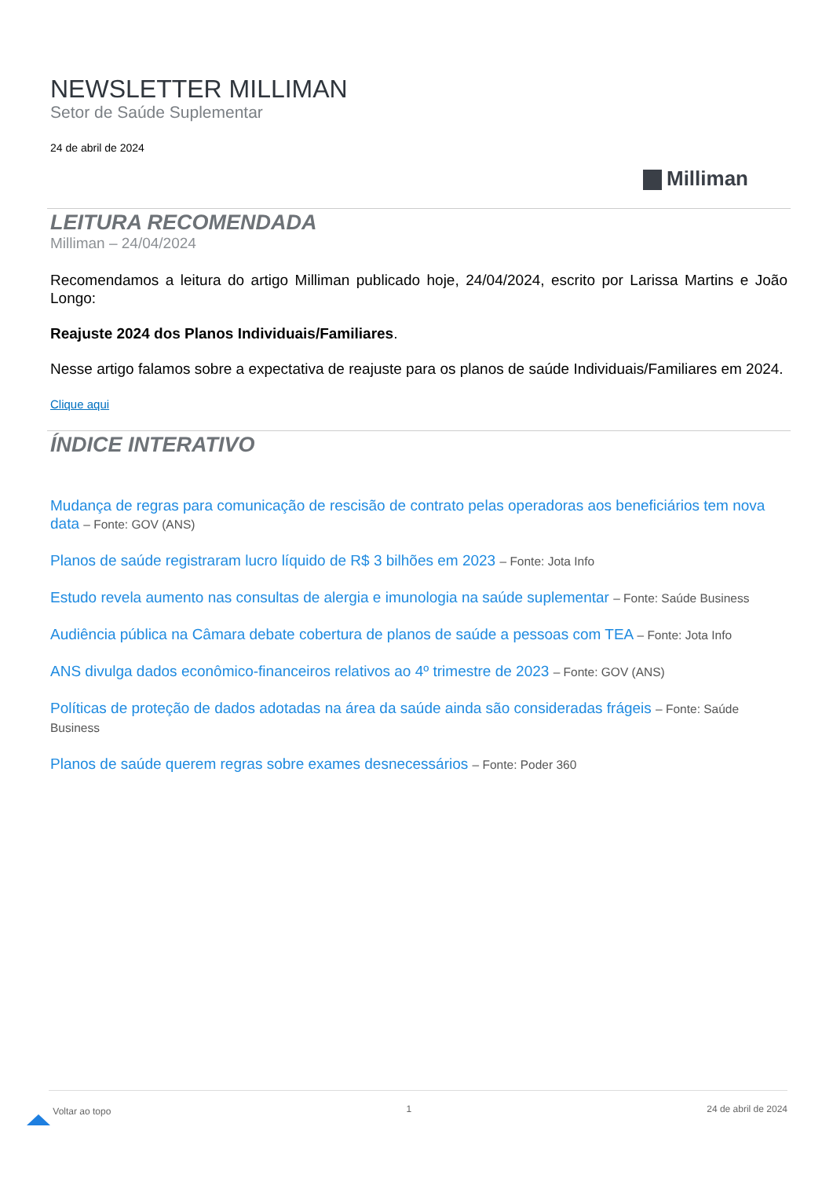NEWSLETTER MILLIMAN
Setor de Saúde Suplementar
24 de abril de 2024
Milliman
LEITURA RECOMENDADA
Milliman – 24/04/2024
Recomendamos a leitura do artigo Milliman publicado hoje, 24/04/2024, escrito por Larissa Martins e João Longo:
Reajuste 2024 dos Planos Individuais/Familiares.
Nesse artigo falamos sobre a expectativa de reajuste para os planos de saúde Individuais/Familiares em 2024.
Clique aqui
ÍNDICE INTERATIVO
Mudança de regras para comunicação de rescisão de contrato pelas operadoras aos beneficiários tem nova data – Fonte: GOV (ANS)
Planos de saúde registraram lucro líquido de R$ 3 bilhões em 2023 – Fonte: Jota Info
Estudo revela aumento nas consultas de alergia e imunologia na saúde suplementar – Fonte: Saúde Business
Audiência pública na Câmara debate cobertura de planos de saúde a pessoas com TEA – Fonte: Jota Info
ANS divulga dados econômico-financeiros relativos ao 4º trimestre de 2023 – Fonte: GOV (ANS)
Políticas de proteção de dados adotadas na área da saúde ainda são consideradas frágeis – Fonte: Saúde Business
Planos de saúde querem regras sobre exames desnecessários – Fonte: Poder 360
Voltar ao topo 1 24 de abril de 2024